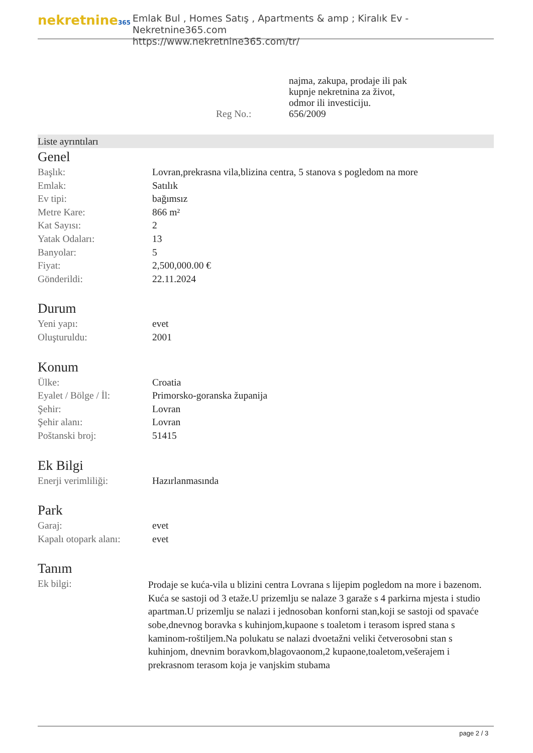nekretnine365
Emlak Bul , Homes Satış , Apartments & amp ; Kiralık Ev - Nekretnine365.com
https://www.nekretnine365.com/tr/
najma, zakupa, prodaje ili pak
kupnje nekretnina za život,
odmor ili investiciju.
Reg No.: 656/2009
Liste ayrıntıları
Genel
| Başlık: | Lovran,prekrasna vila,blizina centra, 5 stanova s pogledom na more |
| Emlak: | Satılık |
| Ev tipi: | bağımsız |
| Metre Kare: | 866 m² |
| Kat Sayısı: | 2 |
| Yatak Odaları: | 13 |
| Banyolar: | 5 |
| Fiyat: | 2,500,000.00 € |
| Gönderildi: | 22.11.2024 |
Durum
| Yeni yapı: | evet |
| Oluşturuldu: | 2001 |
Konum
| Ülke: | Croatia |
| Eyalet / Bölge / İl: | Primorsko-goranska županija |
| Şehir: | Lovran |
| Şehir alanı: | Lovran |
| Poštanski broj: | 51415 |
Ek Bilgi
| Enerji verimliliği: | Hazırlanmasında |
Park
| Garaj: | evet |
| Kapalı otopark alanı: | evet |
Tanım
| Ek bilgi: | Prodaje se kuća-vila u blizini centra Lovrana s lijepim pogledom na more i bazenom. Kuća se sastoji od 3 etaže.U prizemlju se nalaze 3 garaže s 4 parkirna mjesta i studio apartman.U prizemlju se nalazi i jednosoban konforni stan,koji se sastoji od spavaće sobe,dnevnog boravka s kuhinjom,kupaone s toaletom i terasom ispred stana s kaminom-roštiljem.Na polukatu se nalazi dvoetažni veliki četverosobni stan s kuhinjom, dnevnim boravkom,blagovaonom,2 kupaone,toaletom,vešerajem i prekrasnom terasom koja je vanjskim stubama |
page 2 / 3